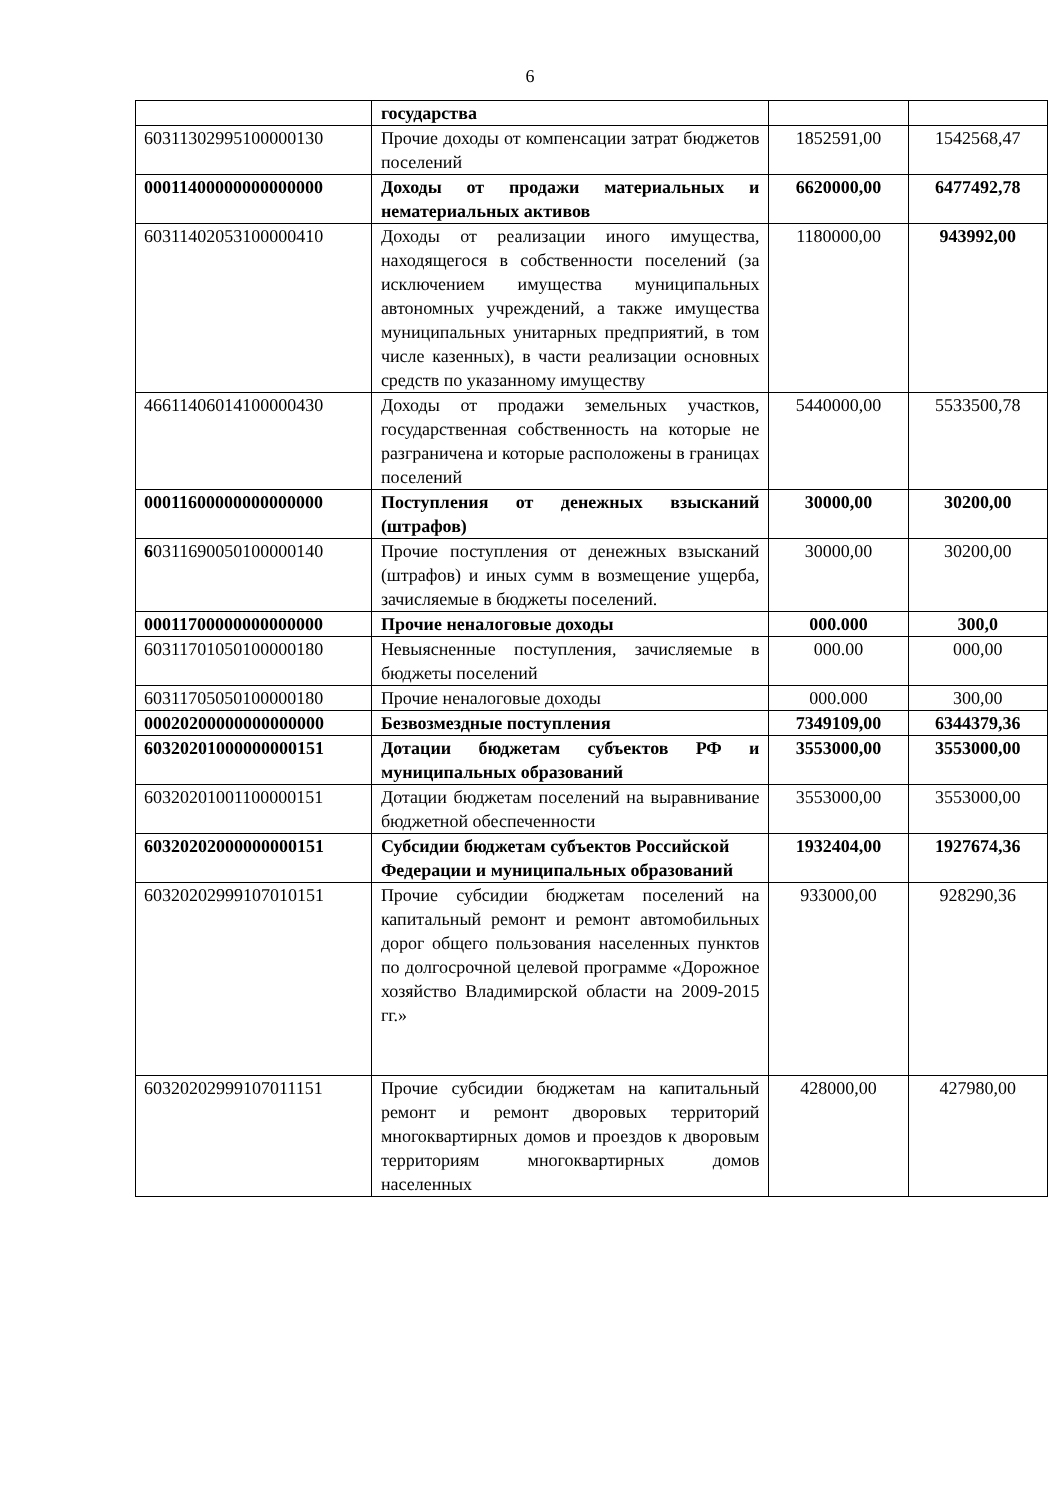6
| | государства | | |
| 60311302995100000130 | Прочие доходы от компенсации затрат бюджетов поселений | 1852591,00 | 1542568,47 |
| 00011400000000000000 | Доходы от продажи материальных и нематериальных активов | 6620000,00 | 6477492,78 |
| 60311402053100000410 | Доходы от реализации иного имущества, находящегося в собственности поселений (за исключением имущества муниципальных автономных учреждений, а также имущества муниципальных унитарных предприятий, в том числе казенных), в части реализации основных средств по указанному имуществу | 1180000,00 | 943992,00 |
| 46611406014100000430 | Доходы от продажи земельных участков, государственная собственность на которые не разграничена и которые расположены в границах поселений | 5440000,00 | 5533500,78 |
| 00011600000000000000 | Поступления от денежных взысканий (штрафов) | 30000,00 | 30200,00 |
| 6 0311690050100000140 | Прочие поступления от денежных взысканий (штрафов) и иных сумм в возмещение ущерба, зачисляемые в бюджеты поселений. | 30000,00 | 30200,00 |
| 00011700000000000000 | Прочие неналоговые доходы | 000.000 | 300,0 |
| 60311701050100000180 | Невыясненные поступления, зачисляемые в бюджеты поселений | 000.00 | 000,00 |
| 60311705050100000180 | Прочие неналоговые доходы | 000.000 | 300,00 |
| 00020200000000000000 | Безвозмездные поступления | 7349109,00 | 6344379,36 |
| 60320201000000000151 | Дотации бюджетам субъектов РФ и муниципальных образований | 3553000,00 | 3553000,00 |
| 60320201001100000151 | Дотации бюджетам поселений на выравнивание бюджетной обеспеченности | 3553000,00 | 3553000,00 |
| 60320202000000000151 | Субсидии бюджетам субъектов Российской Федерации и муниципальных образований | 1932404,00 | 1927674,36 |
| 60320202999107010151 | Прочие субсидии бюджетам поселений на капитальный ремонт и ремонт автомобильных дорог общего пользования населенных пунктов по долгосрочной целевой программе «Дорожное хозяйство Владимирской области на 2009-2015 гг.» | 933000,00 | 928290,36 |
| 60320202999107011151 | Прочие субсидии бюджетам на капитальный ремонт и ремонт дворовых территорий многоквартирных домов и проездов к дворовым территориям многоквартирных домов населенных | 428000,00 | 427980,00 |